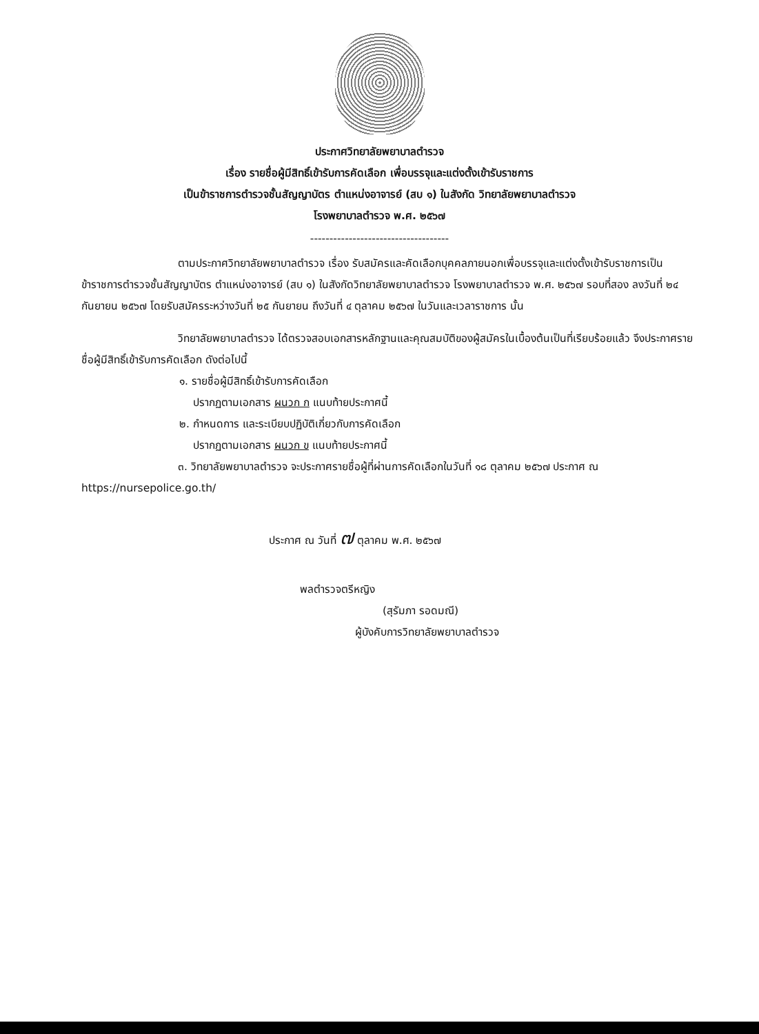ประกาศวิทยาลัยพยาบาลตำรวจ
เรื่อง รายชื่อผู้มีสิทธิ์เข้ารับการคัดเลือก เพื่อบรรจุและแต่งตั้งเข้ารับราชการ
เป็นข้าราชการตำรวจชั้นสัญญาบัตร ตำแหน่งอาจารย์ (สบ ๑) ในสังกัด วิทยาลัยพยาบาลตำรวจ
โรงพยาบาลตำรวจ พ.ศ. ๒๕๖๗
------------------------------------
ตามประกาศวิทยาลัยพยาบาลตำรวจ เรื่อง รับสมัครและคัดเลือกบุคคลภายนอกเพื่อบรรจุและแต่งตั้งเข้ารับราชการเป็นข้าราชการตำรวจชั้นสัญญาบัตร ตำแหน่งอาจารย์ (สบ ๑) ในสังกัดวิทยาลัยพยาบาลตำรวจ โรงพยาบาลตำรวจ พ.ศ. ๒๕๖๗ รอบที่สอง ลงวันที่ ๒๔ กันยายน ๒๕๖๗ โดยรับสมัครระหว่างวันที่ ๒๕ กันยายน ถึงวันที่ ๔ ตุลาคม ๒๕๖๗ ในวันและเวลาราชการ นั้น
วิทยาลัยพยาบาลตำรวจ ได้ตรวจสอบเอกสารหลักฐานและคุณสมบัติของผู้สมัครในเบื้องต้นเป็นที่เรียบร้อยแล้ว จึงประกาศรายชื่อผู้มีสิทธิ์เข้ารับการคัดเลือก ดังต่อไปนี้
๑. รายชื่อผู้มีสิทธิ์เข้ารับการคัดเลือก
ปรากฏตามเอกสาร ผนวก ก แนบท้ายประกาศนี้
๒. กำหนดการ และระเบียบปฏิบัติเกี่ยวกับการคัดเลือก
ปรากฏตามเอกสาร ผนวก ข แนบท้ายประกาศนี้
๓. วิทยาลัยพยาบาลตำรวจ จะประกาศรายชื่อผู้ที่ผ่านการคัดเลือกในวันที่ ๑๘ ตุลาคม ๒๕๖๗ ประกาศ ณ https://nursepolice.go.th/
ประกาศ ณ วันที่ ๗ ตุลาคม พ.ศ. ๒๕๖๗
พลตำรวจตรีหญิง
(สุรัมภา รอดมณี)
ผู้บังคับการวิทยาลัยพยาบาลตำรวจ